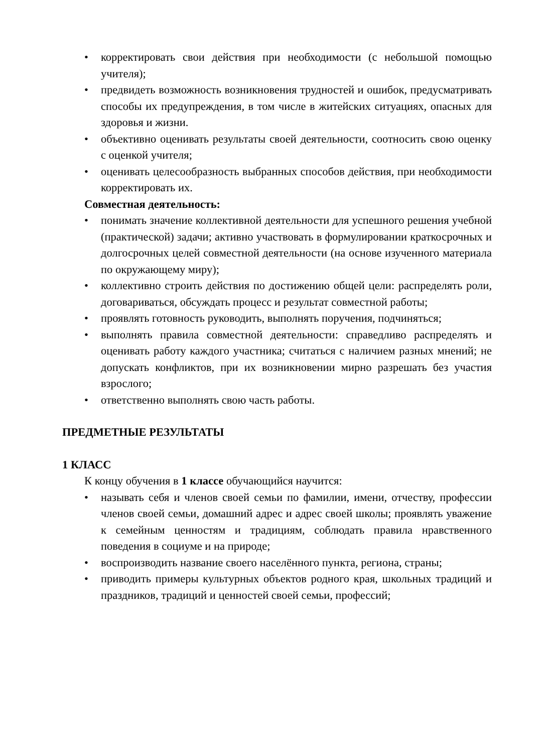• корректировать свои действия при необходимости (с небольшой помощью учителя);
• предвидеть возможность возникновения трудностей и ошибок, предусматривать способы их предупреждения, в том числе в житейских ситуациях, опасных для здоровья и жизни.
• объективно оценивать результаты своей деятельности, соотносить свою оценку с оценкой учителя;
• оценивать целесообразность выбранных способов действия, при необходимости корректировать их.
Совместная деятельность:
• понимать значение коллективной деятельности для успешного решения учебной (практической) задачи; активно участвовать в формулировании краткосрочных и долгосрочных целей совместной деятельности (на основе изученного материала по окружающему миру);
• коллективно строить действия по достижению общей цели: распределять роли, договариваться, обсуждать процесс и результат совместной работы;
• проявлять готовность руководить, выполнять поручения, подчиняться;
• выполнять правила совместной деятельности: справедливо распределять и оценивать работу каждого участника; считаться с наличием разных мнений; не допускать конфликтов, при их возникновении мирно разрешать без участия взрослого;
• ответственно выполнять свою часть работы.
ПРЕДМЕТНЫЕ РЕЗУЛЬТАТЫ
1 КЛАСС
К концу обучения в 1 классе обучающийся научится:
• называть себя и членов своей семьи по фамилии, имени, отчеству, профессии членов своей семьи, домашний адрес и адрес своей школы; проявлять уважение к семейным ценностям и традициям, соблюдать правила нравственного поведения в социуме и на природе;
• воспроизводить название своего населённого пункта, региона, страны;
• приводить примеры культурных объектов родного края, школьных традиций и праздников, традиций и ценностей своей семьи, профессий;